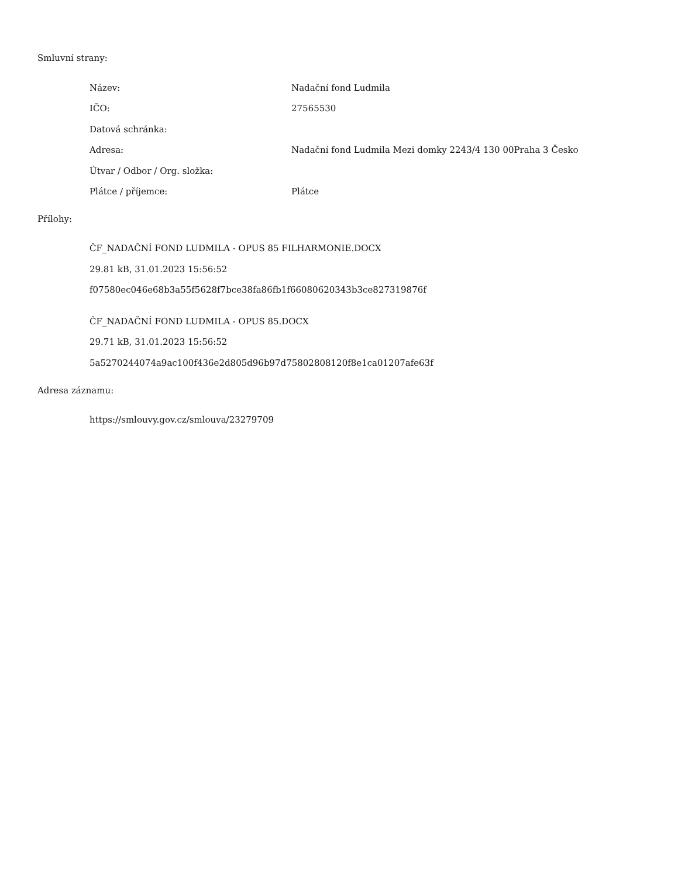Smluvní strany:
| Název: | Nadační fond Ludmila |
| IČO: | 27565530 |
| Datová schránka: | |
| Adresa: | Nadační fond Ludmila Mezi domky 2243/4 130 00Praha 3 Česko |
| Útvar / Odbor / Org. složka: | |
| Plátce / příjemce: | Plátce |
Přílohy:
ČF_NADAČNÍ FOND LUDMILA - OPUS 85 FILHARMONIE.DOCX
29.81 kB, 31.01.2023 15:56:52
f07580ec046e68b3a55f5628f7bce38fa86fb1f66080620343b3ce827319876f
ČF_NADAČNÍ FOND LUDMILA - OPUS 85.DOCX
29.71 kB, 31.01.2023 15:56:52
5a5270244074a9ac100f436e2d805d96b97d75802808120f8e1ca01207afe63f
Adresa záznamu:
https://smlouvy.gov.cz/smlouva/23279709